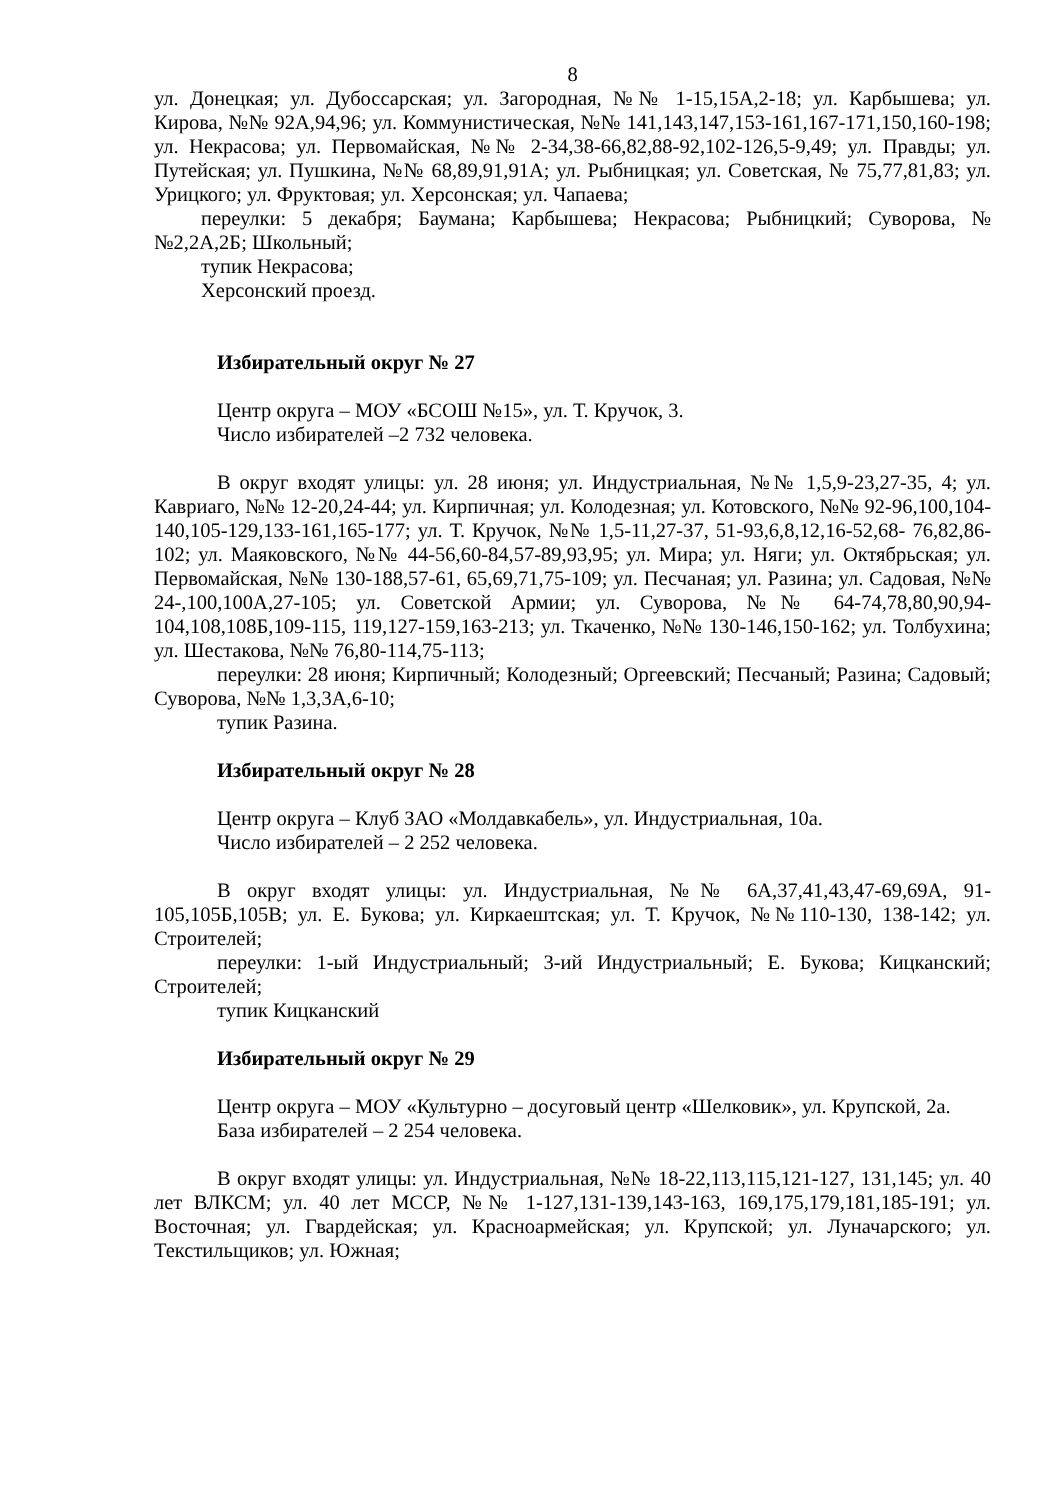8
ул. Донецкая; ул. Дубоссарская; ул. Загородная, №№ 1-15,15А,2-18; ул. Карбышева; ул. Кирова, №№ 92А,94,96; ул. Коммунистическая, №№ 141,143,147,153-161,167-171,150,160-198; ул. Некрасова; ул. Первомайская, №№ 2-34,38-66,82,88-92,102-126,5-9,49; ул. Правды; ул. Путейская; ул. Пушкина, №№ 68,89,91,91А; ул. Рыбницкая; ул. Советская, № 75,77,81,83; ул. Урицкого; ул. Фруктовая; ул. Херсонская; ул. Чапаева;
переулки: 5 декабря; Баумана; Карбышева; Некрасова; Рыбницкий; Суворова, №№2,2А,2Б; Школьный;
тупик Некрасова;
Херсонский проезд.
Избирательный округ № 27
Центр округа – МОУ «БСОШ №15», ул. Т. Кручок, 3.
Число избирателей –2 732 человека.
В округ входят улицы: ул. 28 июня; ул. Индустриальная, №№ 1,5,9-23,27-35, 4; ул. Кавриаго, №№ 12-20,24-44; ул. Кирпичная; ул. Колодезная; ул. Котовского, №№ 92-96,100,104-140,105-129,133-161,165-177; ул. Т. Кручок, №№ 1,5-11,27-37, 51-93,6,8,12,16-52,68- 76,82,86-102; ул. Маяковского, №№ 44-56,60-84,57-89,93,95; ул. Мира; ул. Няги; ул. Октябрьская; ул. Первомайская, №№ 130-188,57-61, 65,69,71,75-109; ул. Песчаная; ул. Разина; ул. Садовая, №№ 24-,100,100А,27-105; ул. Советской Армии; ул. Суворова, №№ 64-74,78,80,90,94-104,108,108Б,109-115, 119,127-159,163-213; ул. Ткаченко, №№ 130-146,150-162; ул. Толбухина; ул. Шестакова, №№ 76,80-114,75-113;
переулки: 28 июня; Кирпичный; Колодезный; Оргеевский; Песчаный; Разина; Садовый; Суворова, №№ 1,3,3А,6-10;
тупик Разина.
Избирательный округ № 28
Центр округа – Клуб ЗАО «Молдавкабель», ул. Индустриальная, 10а.
Число избирателей – 2 252 человека.
В округ входят улицы: ул. Индустриальная, №№ 6А,37,41,43,47-69,69А, 91-105,105Б,105В; ул. Е. Букова; ул. Киркаештская; ул. Т. Кручок, №№110-130, 138-142; ул. Строителей;
переулки: 1-ый Индустриальный; 3-ий Индустриальный; Е. Букова; Кицканский; Строителей;
тупик Кицканский
Избирательный округ № 29
Центр округа – МОУ «Культурно – досуговый центр «Шелковик», ул. Крупской, 2а.
База избирателей – 2 254 человека.
В округ входят улицы: ул. Индустриальная, №№ 18-22,113,115,121-127, 131,145; ул. 40 лет ВЛКСМ; ул. 40 лет МССР, №№ 1-127,131-139,143-163, 169,175,179,181,185-191; ул. Восточная; ул. Гвардейская; ул. Красноармейская; ул. Крупской; ул. Луначарского; ул. Текстильщиков; ул. Южная;